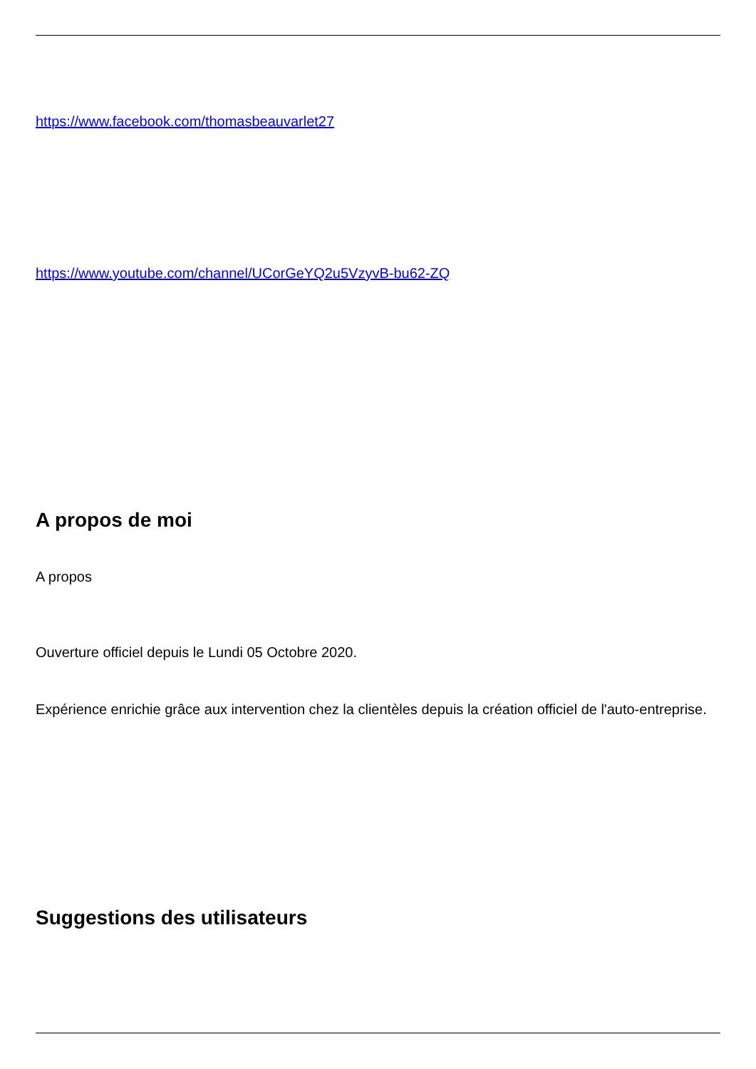https://www.facebook.com/thomasbeauvarlet27
https://www.youtube.com/channel/UCorGeYQ2u5VzyvB-bu62-ZQ
A propos de moi
A propos
Ouverture officiel depuis le Lundi 05 Octobre 2020.
Expérience enrichie grâce aux intervention chez la clientèles depuis la création officiel de l'auto-entreprise.
Suggestions des utilisateurs